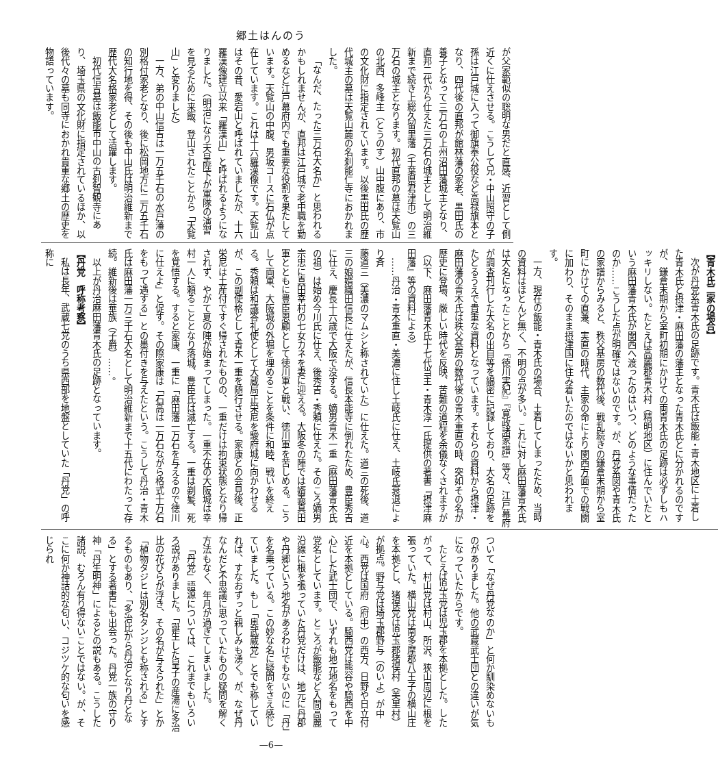郷土はんのう
が父家範似の聡明な男だと直感、近習として側近くに仕えさせる。こうして兄・中山照守の子孫は江戸城に入って御旗奉公役など高禄旗本となり、四代後の直邦が館林藩の家老、黒田氏の養子となって三万石の上州沼田藩城主となり、直邦二代から仕えた三万石の城主として明治維新まで続き上総久留里藩（千葉県君津市）の三万石の城主となります。初代直邦の墓は天覧山の北西、多峰主（とうのす）山中腹にあり、市の文化財に指定されています。以後黒田氏の歴代城主の墓は天覧山麓の名刹能仁寺におかれました。
「なんだ、たった三万石大名か」と思われるかもしれませんが、直邦は江戸城で老中職を勤めるなど江戸幕府内でも重要な役割を果たしています。天覧山の中腹、男坂コースに石仏が点在しています。これは十六羅漢像です。天覧山はその昔、愛宕山と呼ばれていましたが、十六羅漢像建立以来「羅漢山」と呼ばれるようになりました。（明治になり天皇陛下が軍隊の演習を見るために来飯、登山されたことから「天覧山」と変りました）
一方、弟の中山信吉は一万五千石の水戸藩の別格付家老となり、後に松岡地方に二万五千石の知行地を得、その後も中山氏は明治維新まで歴代大名格家老として活躍します。
初代信吉墓は飯能市中山の古刹智観寺にあり、埼玉県の文化財に指定されているほか、以後代々の墓も同寺におかれ貴重な郷土の歴史を物語っています。
【青木氏二家の場合】
次が丹党系青木氏の足跡です。青木氏は飯能・青木地区に土着した青木氏と摂津・麻田藩の藩主となった青木氏とに分かれるのですが、鎌倉末期から室町初期にかけての両青木氏の足跡は必ずしもハッキリしない。たとえば高麗郡青木村（精明地区）に住んでいたという麻田藩青木氏が関西へ渡ったのはいつ、どのような事情だったのか……こうした点が明確ではないのです。が、丹党系図や青木氏の家譜からみると、秩父基房の数代後、戦乱続きの鎌倉末期から室町にかけての直兼、実直の時代、主家の命により関西方面での戦闘に加わり、そのまま摂津国に住み着いたのではないかと思われます。
一方、現在の飯能・青木氏の場合、土着してしまったため、当時の資料はほとんど無く、不明の点が多い。これに対し麻田藩青木氏は大名になったことから『徳川実紀』『寛政諸家譜』等々、江戸幕府が調査刊行した大名の出自等を綿密に記録しており、大名の足跡をたどるうえで貴重な資料となっています。それらの資料から摂津・麻田藩の青木氏は秩父基房の数代後の青木重直の時、突如その名が歴史に登場、厳しい時代を反映、苦難の道程を余儀なくされますが（以下、麻田藩青木氏十七代当主・青木淳一氏提供の著書『摂津麻田藩』等の資料による）
……丹治・青木重直・美濃に住し土岐氏に仕え、土岐氏衰退により斉
藤道三（美濃のマムシと称されていた）に仕えた。道三の死後、道三の娘婿織田信長に仕えたが、信長本能寺に倒れたため、豊臣秀吉に仕え、慶長十六歳で大阪で没する。嫡男青木一重（麻田藩青木氏の祖）は始め今川氏に仕え、後秀吉・秀頼に仕えた。そのころ嫡男宗忠に真田幸村の七女カネを妻に迎える。大阪冬の陣では婿義真田軍とともに豊臣恩顧として徳川軍と戦い、徳川軍を苦しめる。こうして両軍、大阪城の外堀を埋めることを条件に和睦、戦いを終える。秀頼は和議答礼使として大蔵局正栄尼を駿府城に向かわせるが、この副使格として青木一重を随行させる。家康との会見後、正栄尼は土産付ですぐ帰されたものの、一重だけは拘束状態となり帰されず、やがて夏の陣が始まってしまった。一重不在の大阪城は幸村一人に頼ることとなり落城、豊臣氏は滅亡する。一重は剃髪、死を覚悟する。すると家康、一重に「麻田藩一万石を与えるので徳川に仕えよ」と促す。その際家康は「石高は一万石ながら格式十万石をもって遇する」との墨付きを与えたという。こうして丹治・青木氏は麻田藩一万三千石大名として明治維新まで十五代にわたって存続。維新後は華族（子爵）……。
以上が丹治麻田藩青木氏の足跡となっています。
【丹党　呼称考察】
私は長年、武蔵七党のうち県西部を地盤としていた「丹党」の呼称に
ついて「なぜ丹党なのか」と何か馴染めないものがありました。他の武蔵武士団との違いが気になっていたからです。
たとえば児玉党は児玉郡を本拠とした。したがって、村山党は村山、所沢、狭山周辺に根を張っていた。横山党は南多摩郡八王子の横山庄を本拠とし、猪俣党は児玉郡猪俣村（美里村）が拠点。野与党は埼玉郡野与（のいよ）が中心。西党は国府（府中）の西方、日野や日立付近を本拠としている。騎西党は熊谷や騎西を中心にした武士団で、いずれも地元地名をもって党名としています。ところが飯能など入間高麗沿線に根を張っていた丹党だけは、地元に丹郡や丹郷という地名があるわけでもないのに「丹」を名乗っている。この妙な名に疑問をさえ感じていました。もし「奥武蔵党」とでも称していれば、すなおずっと親しみも湧く。が、なぜ丹なんだと不思議に思っていたものの疑問を解く方法もなく、年月が過ぎてしまいました。
「丹党」語源については、これまでもいろいろ説がありました。「誕生した皇子の産湯に多治比の花びらが浮き、その名が与えられた」とか「植物タジヒは別名タンジとも称される」とするものもあり、「多治比から丹治となり丹となる」とする著書にも出会った。丹党一族の守り神「丹生明神」によるとの説もある。こうした諸説、むろん有り得ないことではない。が、そこに何か神話的な匂い、コジツケ的な匂いを感じられ
—6—